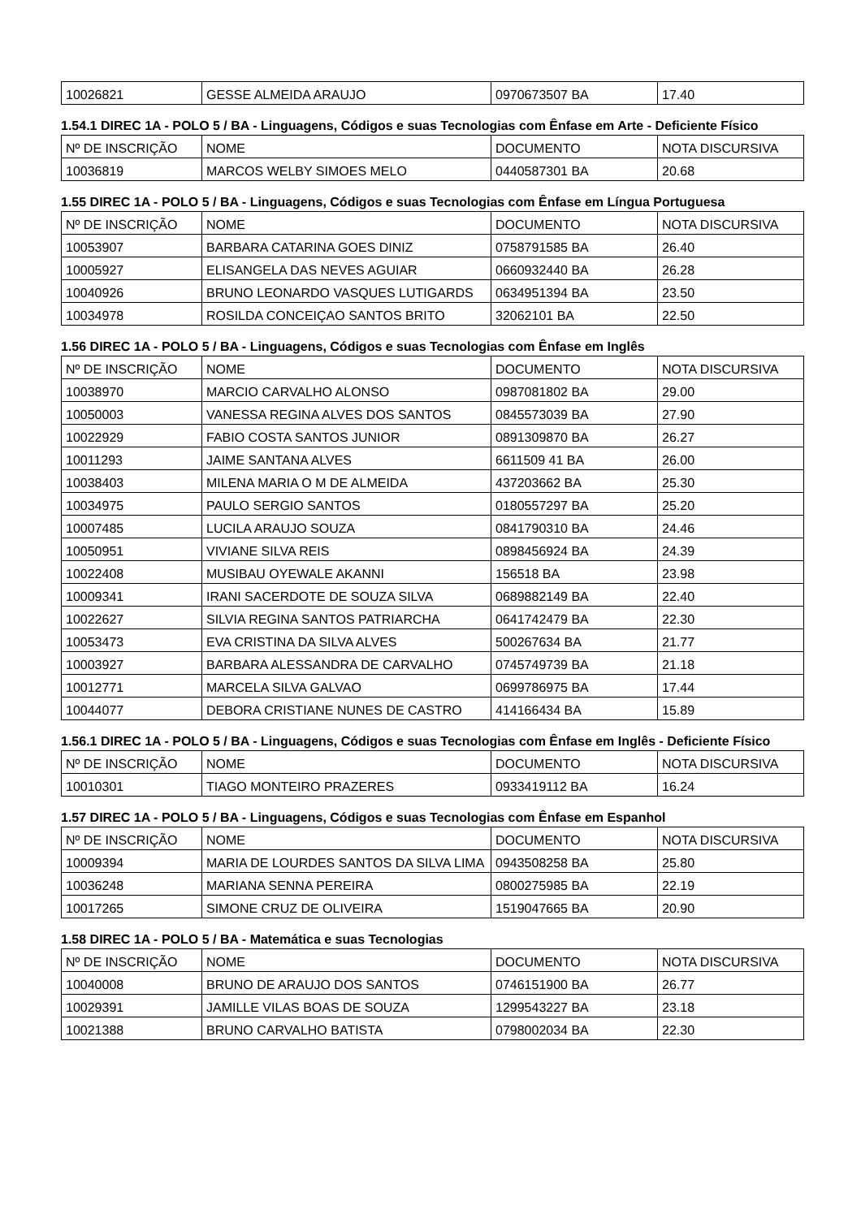| 10026821 | GESSE ALMEIDA ARAUJO | 0970673507 BA | 17.40 |
1.54.1 DIREC 1A - POLO 5 / BA - Linguagens, Códigos e suas Tecnologias com Ênfase em Arte - Deficiente Físico
| Nº DE INSCRIÇÃO | NOME | DOCUMENTO | NOTA DISCURSIVA |
| --- | --- | --- | --- |
| 10036819 | MARCOS WELBY SIMOES MELO | 0440587301 BA | 20.68 |
1.55 DIREC 1A - POLO 5 / BA - Linguagens, Códigos e suas Tecnologias com Ênfase em Língua Portuguesa
| Nº DE INSCRIÇÃO | NOME | DOCUMENTO | NOTA DISCURSIVA |
| --- | --- | --- | --- |
| 10053907 | BARBARA CATARINA GOES DINIZ | 0758791585 BA | 26.40 |
| 10005927 | ELISANGELA DAS NEVES AGUIAR | 0660932440 BA | 26.28 |
| 10040926 | BRUNO LEONARDO VASQUES LUTIGARDS | 0634951394 BA | 23.50 |
| 10034978 | ROSILDA CONCEIÇAO SANTOS BRITO | 32062101 BA | 22.50 |
1.56 DIREC 1A - POLO 5 / BA - Linguagens, Códigos e suas Tecnologias com Ênfase em Inglês
| Nº DE INSCRIÇÃO | NOME | DOCUMENTO | NOTA DISCURSIVA |
| --- | --- | --- | --- |
| 10038970 | MARCIO CARVALHO ALONSO | 0987081802 BA | 29.00 |
| 10050003 | VANESSA REGINA ALVES DOS SANTOS | 0845573039 BA | 27.90 |
| 10022929 | FABIO COSTA SANTOS JUNIOR | 0891309870 BA | 26.27 |
| 10011293 | JAIME SANTANA ALVES | 6611509 41 BA | 26.00 |
| 10038403 | MILENA MARIA O M DE ALMEIDA | 437203662 BA | 25.30 |
| 10034975 | PAULO SERGIO SANTOS | 0180557297 BA | 25.20 |
| 10007485 | LUCILA ARAUJO SOUZA | 0841790310 BA | 24.46 |
| 10050951 | VIVIANE SILVA REIS | 0898456924 BA | 24.39 |
| 10022408 | MUSIBAU OYEWALE AKANNI | 156518 BA | 23.98 |
| 10009341 | IRANI SACERDOTE DE SOUZA SILVA | 0689882149 BA | 22.40 |
| 10022627 | SILVIA REGINA SANTOS PATRIARCHA | 0641742479 BA | 22.30 |
| 10053473 | EVA CRISTINA DA SILVA ALVES | 500267634 BA | 21.77 |
| 10003927 | BARBARA ALESSANDRA DE CARVALHO | 0745749739 BA | 21.18 |
| 10012771 | MARCELA SILVA GALVAO | 0699786975 BA | 17.44 |
| 10044077 | DEBORA CRISTIANE NUNES DE CASTRO | 414166434 BA | 15.89 |
1.56.1 DIREC 1A - POLO 5 / BA - Linguagens, Códigos e suas Tecnologias com Ênfase em Inglês - Deficiente Físico
| Nº DE INSCRIÇÃO | NOME | DOCUMENTO | NOTA DISCURSIVA |
| --- | --- | --- | --- |
| 10010301 | TIAGO MONTEIRO PRAZERES | 0933419112 BA | 16.24 |
1.57 DIREC 1A - POLO 5 / BA - Linguagens, Códigos e suas Tecnologias com Ênfase em Espanhol
| Nº DE INSCRIÇÃO | NOME | DOCUMENTO | NOTA DISCURSIVA |
| --- | --- | --- | --- |
| 10009394 | MARIA DE LOURDES SANTOS DA SILVA LIMA | 0943508258 BA | 25.80 |
| 10036248 | MARIANA SENNA PEREIRA | 0800275985 BA | 22.19 |
| 10017265 | SIMONE CRUZ DE OLIVEIRA | 1519047665 BA | 20.90 |
1.58 DIREC 1A - POLO 5 / BA - Matemática e suas Tecnologias
| Nº DE INSCRIÇÃO | NOME | DOCUMENTO | NOTA DISCURSIVA |
| --- | --- | --- | --- |
| 10040008 | BRUNO DE ARAUJO DOS SANTOS | 0746151900 BA | 26.77 |
| 10029391 | JAMILLE VILAS BOAS DE SOUZA | 1299543227 BA | 23.18 |
| 10021388 | BRUNO CARVALHO BATISTA | 0798002034 BA | 22.30 |